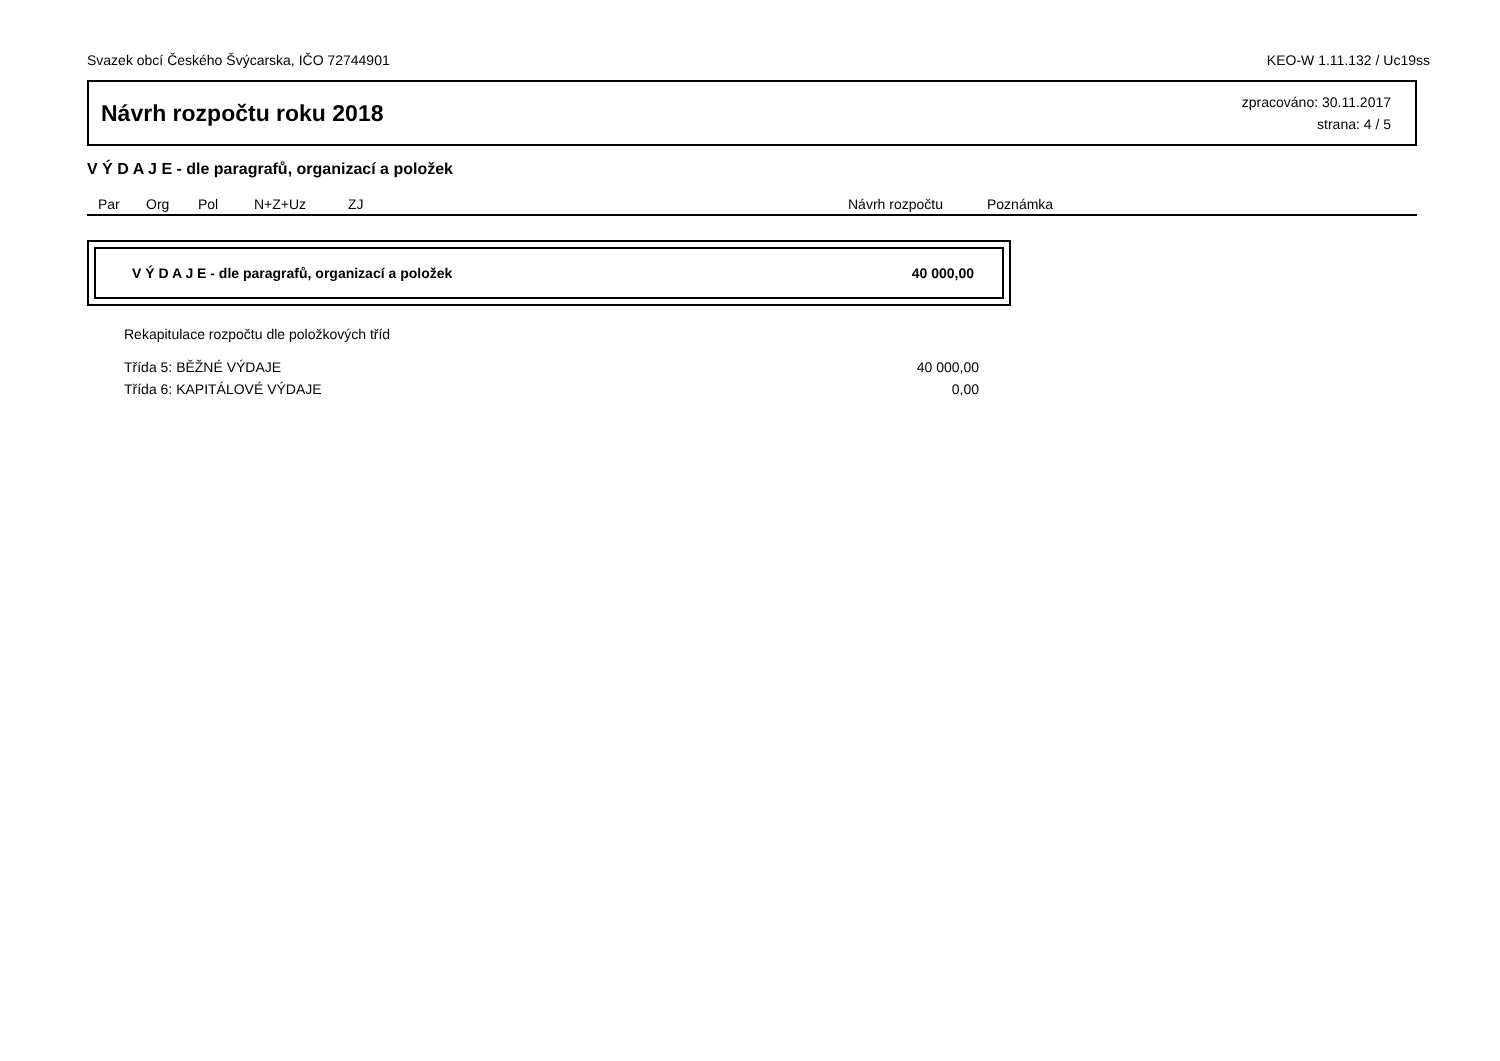Svazek obcí Českého Švýcarska, IČO 72744901 KEO-W 1.11.132 / Uc19ss
Návrh rozpočtu roku 2018
zpracováno: 30.11.2017
strana: 4 / 5
V Ý D A J E - dle paragrafů, organizací a položek
| Par | Org | Pol | N+Z+Uz | ZJ | Návrh rozpočtu | Poznámka |
| --- | --- | --- | --- | --- | --- | --- |
V Ý D A J E - dle paragrafů, organizací a položek 40 000,00
Rekapitulace rozpočtu dle položkových tříd
| Třída 5: BĚŽNÉ VÝDAJE | 40 000,00 |
| Třída 6: KAPITÁLOVÉ VÝDAJE | 0,00 |